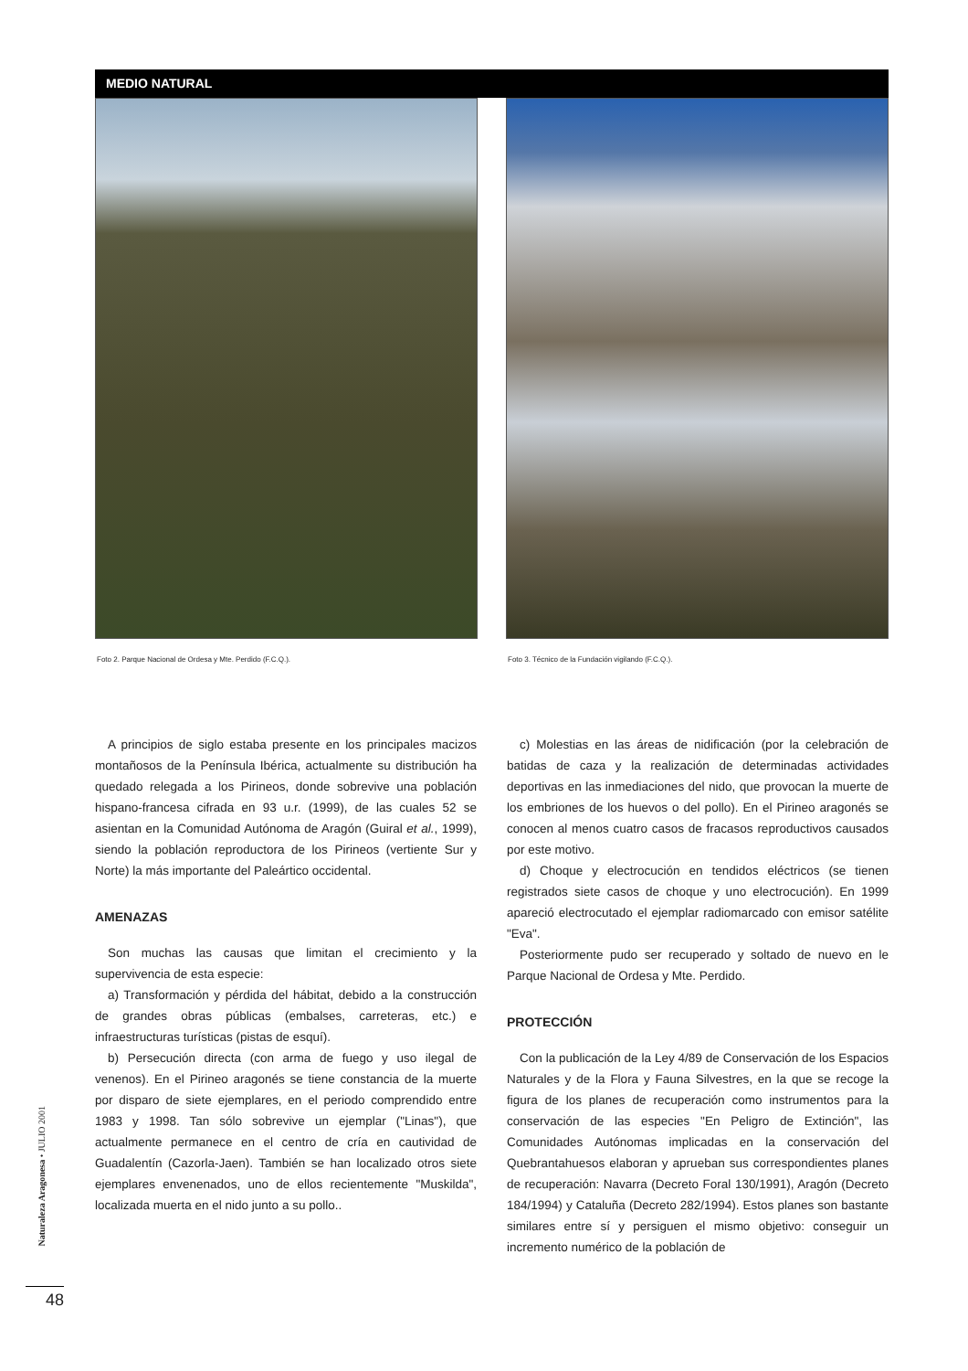MEDIO NATURAL
Foto 2. Parque Nacional de Ordesa y Mte. Perdido (F.C.Q.).
Foto 3. Técnico de la Fundación vigilando (F.C.Q.).
A principios de siglo estaba presente en los principales macizos montañosos de la Península Ibérica, actualmente su distribución ha quedado relegada a los Pirineos, donde sobrevive una población hispano-francesa cifrada en 93 u.r. (1999), de las cuales 52 se asientan en la Comunidad Autónoma de Aragón (Guiral et al., 1999), siendo la población reproductora de los Pirineos (vertiente Sur y Norte) la más importante del Paleártico occidental.
AMENAZAS
Son muchas las causas que limitan el crecimiento y la supervivencia de esta especie:
a) Transformación y pérdida del hábitat, debido a la construcción de grandes obras públicas (embalses, carreteras, etc.) e infraestructuras turísticas (pistas de esquí).
b) Persecución directa (con arma de fuego y uso ilegal de venenos). En el Pirineo aragonés se tiene constancia de la muerte por disparo de siete ejemplares, en el periodo comprendido entre 1983 y 1998. Tan sólo sobrevive un ejemplar ("Linas"), que actualmente permanece en el centro de cría en cautividad de Guadalentín (Cazorla-Jaen). También se han localizado otros siete ejemplares envenenados, uno de ellos recientemente "Muskilda", localizada muerta en el nido junto a su pollo..
c) Molestias en las áreas de nidificación (por la celebración de batidas de caza y la realización de determinadas actividades deportivas en las inmediaciones del nido, que provocan la muerte de los embriones de los huevos o del pollo). En el Pirineo aragonés se conocen al menos cuatro casos de fracasos reproductivos causados por este motivo.
d) Choque y electrocución en tendidos eléctricos (se tienen registrados siete casos de choque y uno electrocución). En 1999 apareció electrocutado el ejemplar radiomarcado con emisor satélite "Eva".
Posteriormente pudo ser recuperado y soltado de nuevo en le Parque Nacional de Ordesa y Mte. Perdido.
PROTECCIÓN
Con la publicación de la Ley 4/89 de Conservación de los Espacios Naturales y de la Flora y Fauna Silvestres, en la que se recoge la figura de los planes de recuperación como instrumentos para la conservación de las especies "En Peligro de Extinción", las Comunidades Autónomas implicadas en la conservación del Quebrantahuesos elaboran y aprueban sus correspondientes planes de recuperación: Navarra (Decreto Foral 130/1991), Aragón (Decreto 184/1994) y Cataluña (Decreto 282/1994). Estos planes son bastante similares entre sí y persiguen el mismo objetivo: conseguir un incremento numérico de la población de
Naturaleza Aragonesa • JULIO 2001
48